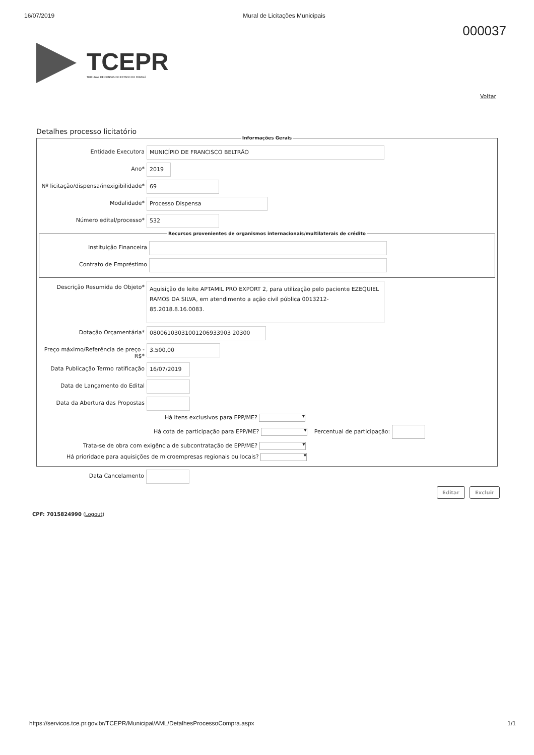16/07/2019 Mural de Licitações Municipais
000037
TCEPR
TRIBUNAL DE CONTAS DO ESTADO DO PARANÁ
Voltar
Detalhes processo licitatório
Informações Gerais
Entidade Executora MUNICÍPIO DE FRANCISCO BELTRÃO
Ano* 2019
Nº licitação/dispensa/inexigibilidade*
69
Modalidade* Processo Dispensa
Número edital/processo* 532
Recursos provenientes de organismos internacionais/multilaterais de crédito
Instituição Financeira
Contrato de Empréstimo
Descrição Resumida do Objeto*
Aquisição de leite APTAMIL PRO EXPORT 2, para utilização pelo paciente EZEQUIEL RAMOS DA SILVA, em atendimento a ação civil pública 0013212-85.2018.8.16.0083.
Dotação Orçamentária* 08006103031001206933903 20300
Preço máximo/Referência de preço - R$*
3.500,00
Data Publicação Termo ratificação
16/07/2019
Data de Lançamento do Edital
Data da Abertura das Propostas
Há itens exclusivos para EPP/ME? ▼
Há cota de participação para EPP/ME? ▼ Percentual de participação:
Trata-se de obra com exigência de subcontratação de EPP/ME? ▼
Há prioridade para aquisições de microempresas regionais ou locais? ▼
Data Cancelamento
Editar Excluir
CPF: 7015824990 (Logout)
https://servicos.tce.pr.gov.br/TCEPR/Municipal/AML/DetalhesProcessoCompra.aspx 1/1